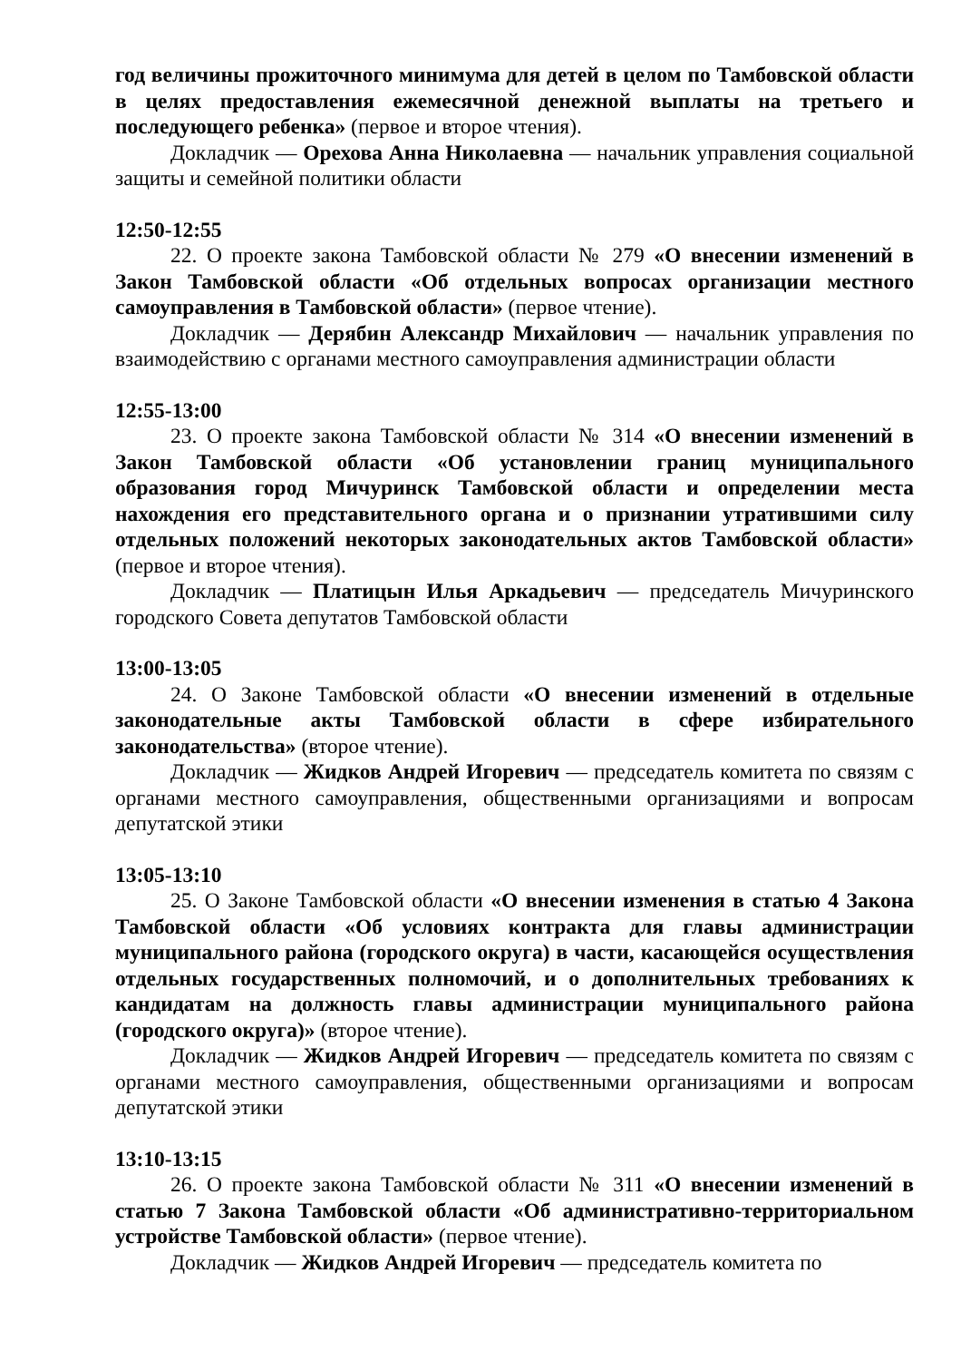год величины прожиточного минимума для детей в целом по Тамбовской области в целях предоставления ежемесячной денежной выплаты на третьего и последующего ребенка» (первое и второе чтения).
Докладчик — Орехова Анна Николаевна — начальник управления социальной защиты и семейной политики области
12:50-12:55
22. О проекте закона Тамбовской области № 279 «О внесении изменений в Закон Тамбовской области «Об отдельных вопросах организации местного самоуправления в Тамбовской области» (первое чтение).
Докладчик — Дерябин Александр Михайлович — начальник управления по взаимодействию с органами местного самоуправления администрации области
12:55-13:00
23. О проекте закона Тамбовской области № 314 «О внесении изменений в Закон Тамбовской области «Об установлении границ муниципального образования город Мичуринск Тамбовской области и определении места нахождения его представительного органа и о признании утратившими силу отдельных положений некоторых законодательных актов Тамбовской области» (первое и второе чтения).
Докладчик — Платицын Илья Аркадьевич — председатель Мичуринского городского Совета депутатов Тамбовской области
13:00-13:05
24. О Законе Тамбовской области «О внесении изменений в отдельные законодательные акты Тамбовской области в сфере избирательного законодательства» (второе чтение).
Докладчик — Жидков Андрей Игоревич — председатель комитета по связям с органами местного самоуправления, общественными организациями и вопросам депутатской этики
13:05-13:10
25. О Законе Тамбовской области «О внесении изменения в статью 4 Закона Тамбовской области «Об условиях контракта для главы администрации муниципального района (городского округа) в части, касающейся осуществления отдельных государственных полномочий, и о дополнительных требованиях к кандидатам на должность главы администрации муниципального района (городского округа)» (второе чтение).
Докладчик — Жидков Андрей Игоревич — председатель комитета по связям с органами местного самоуправления, общественными организациями и вопросам депутатской этики
13:10-13:15
26. О проекте закона Тамбовской области № 311 «О внесении изменений в статью 7 Закона Тамбовской области «Об административно-территориальном устройстве Тамбовской области» (первое чтение).
Докладчик — Жидков Андрей Игоревич — председатель комитета по